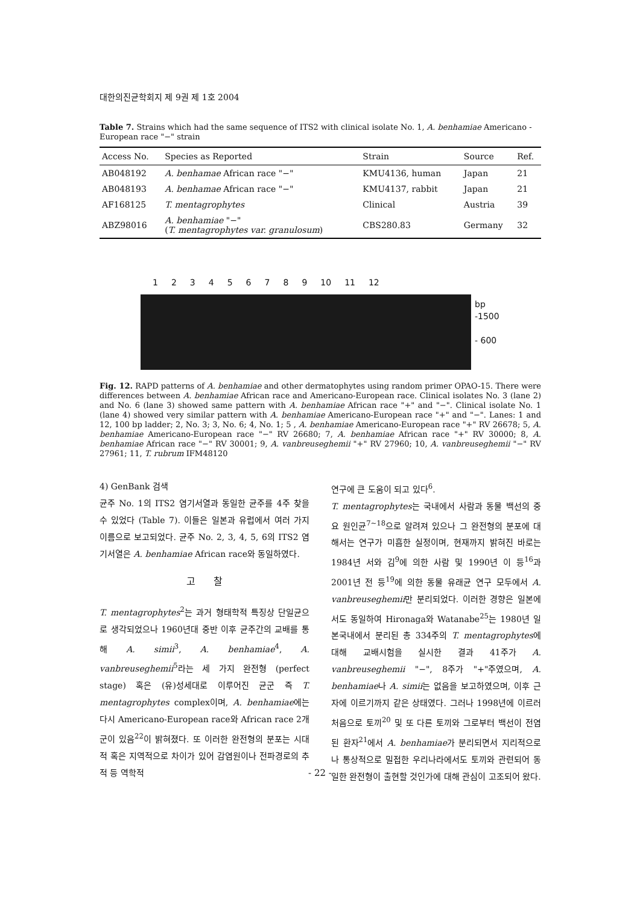대한의진균학회지 제 9권 제 1호 2004
Table 7. Strains which had the same sequence of ITS2 with clinical isolate No. 1, A. benhamiae Americano - European race "−" strain
| Access No. | Species as Reported | Strain | Source | Ref. |
| --- | --- | --- | --- | --- |
| AB048192 | A. benhamae African race "−" | KMU4136, human | Japan | 21 |
| AB048193 | A. benhamae African race "−" | KMU4137, rabbit | Japan | 21 |
| AF168125 | T. mentagrophytes | Clinical | Austria | 39 |
| ABZ98016 | A. benhamiae "−" ( T. mentagrophytes var. granulosum ) | CBS280.83 | Germany | 32 |
123456789 10 11 12
bp
-1500
- 600
Fig. 12. RAPD patterns of A. benhamiae and other dermatophytes using random primer OPAO-15. There were differences between A. benhamiae African race and Americano-European race. Clinical isolates No. 3 (lane 2) and No. 6 (lane 3) showed same pattern with A. benhamiae African race "+" and "−". Clinical isolate No. 1 (lane 4) showed very similar pattern with A. benhamiae Americano-European race "+" and "−". Lanes: 1 and 12, 100 bp ladder; 2, No. 3; 3, No. 6; 4, No. 1; 5 , A. benhamiae Americano-European race "+" RV 26678; 5, A. benhamiae Americano-European race "−" RV 26680; 7, A. benhamiae African race "+" RV 30000; 8, A. benhamiae African race "−" RV 30001; 9, A. vanbreuseghemii "+" RV 27960; 10, A. vanbreuseghemii "−" RV 27961; 11, T. rubrum IFM48120
4) GenBank 검색
균주 No. 1의 ITS2 염기서열과 동일한 균주를 4주 찾을 수 있었다 (Table 7). 이들은 일본과 유럽에서 여러 가지 이름으로 보고되었다. 균주 No. 2, 3, 4, 5, 6의 ITS2 염기서열은 A. benhamiae African race와 동일하였다.
고 찰
T. mentagrophytes<sup>2</sup>는 과거 형태학적 특징상 단일균으로 생각되었으나 1960년대 중반 이후 균주간의 교배를 통해 A. simii<sup>3</sup>, A. benhamiae<sup>4</sup>, A. vanbreuseghemii<sup>5</sup>라는 세 가지 완전형 (perfect stage) 혹은 (유)성세대로 이루어진 균군 즉 T. mentagrophytes complex이며, A. benhamiae에는 다시 Americano-European race와 African race 2개군이 있음<sup>22</sup>이 밝혀졌다. 또 이러한 완전형의 분포는 시대적 혹은 지역적으로 차이가 있어 감염원이나 전파경로의 추적 등 역학적
연구에 큰 도움이 되고 있다<sup>6</sup>.
T. mentagrophytes는 국내에서 사람과 동물 백선의 중요 원인균<sup>7~18</sup>으로 알려져 있으나 그 완전형의 분포에 대해서는 연구가 미흡한 실정이며, 현재까지 밝혀진 바로는 1984년 서와 김<sup>9</sup>에 의한 사람 및 1990년 이 등<sup>16</sup>과 2001년 전 등<sup>19</sup>에 의한 동물 유래균 연구 모두에서 A. vanbreuseghemii만 분리되었다. 이러한 경향은 일본에서도 동일하여 Hironaga와 Watanabe<sup>25</sup>는 1980년 일본국내에서 분리된 총 334주의 T. mentagrophytes에 대해 교배시험을 실시한 결과 41주가 A. vanbreuseghemii "−", 8주가 "+"주였으며, A. benhamiae나 A. simii는 없음을 보고하였으며, 이후 근자에 이르기까지 같은 상태였다. 그러나 1998년에 이르러 처음으로 토끼<sup>20</sup> 및 또 다른 토끼와 그로부터 백선이 전염된 환자<sup>21</sup>에서 A. benhamiae가 분리되면서 지리적으로나 통상적으로 밀접한 우리나라에서도 토끼와 관련되어 동일한 완전형이 출현할 것인가에 대해 관심이 고조되어 왔다.
- 22 -